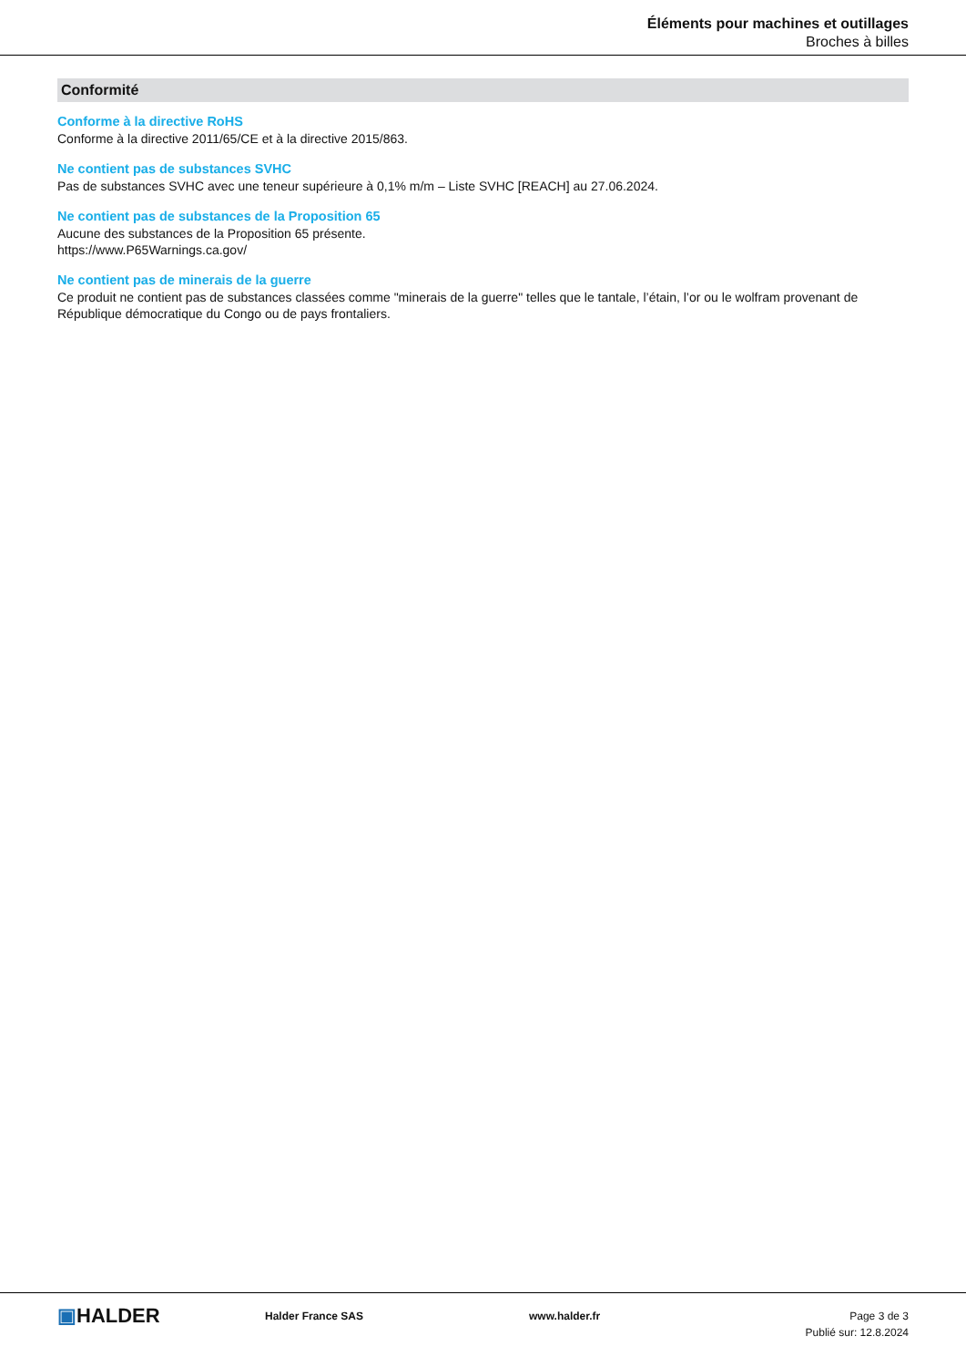Éléments pour machines et outillages
Broches à billes
Conformité
Conforme à la directive RoHS
Conforme à la directive 2011/65/CE et à la directive 2015/863.
Ne contient pas de substances SVHC
Pas de substances SVHC avec une teneur supérieure à 0,1% m/m – Liste SVHC [REACH] au 27.06.2024.
Ne contient pas de substances de la Proposition 65
Aucune des substances de la Proposition 65 présente.
https://www.P65Warnings.ca.gov/
Ne contient pas de minerais de la guerre
Ce produit ne contient pas de substances classées comme "minerais de la guerre" telles que le tantale, l’étain, l’or ou le wolfram provenant de République démocratique du Congo ou de pays frontaliers.
▣HALDER
Halder France SAS www.halder.fr Page 3 de 3
Publié sur: 12.8.2024